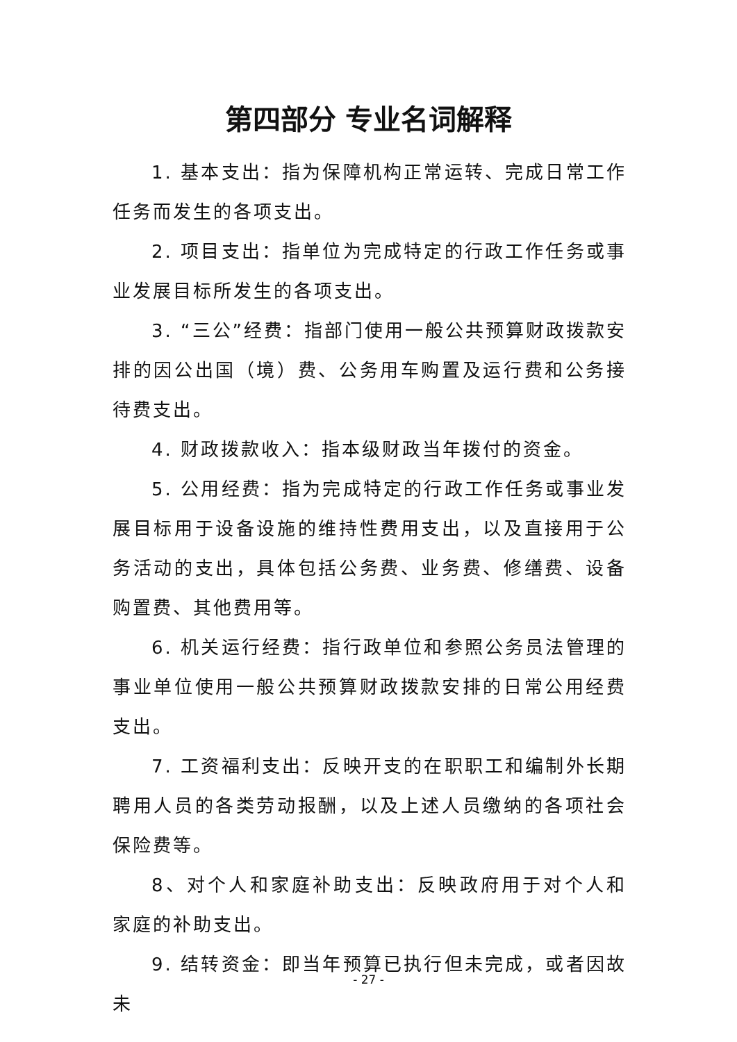第四部分 专业名词解释
1. 基本支出：指为保障机构正常运转、完成日常工作任务而发生的各项支出。
2. 项目支出：指单位为完成特定的行政工作任务或事业发展目标所发生的各项支出。
3. “三公”经费：指部门使用一般公共预算财政拨款安排的因公出国（境）费、公务用车购置及运行费和公务接待费支出。
4. 财政拨款收入：指本级财政当年拨付的资金。
5. 公用经费：指为完成特定的行政工作任务或事业发展目标用于设备设施的维持性费用支出，以及直接用于公务活动的支出，具体包括公务费、业务费、修缮费、设备购置费、其他费用等。
6. 机关运行经费：指行政单位和参照公务员法管理的事业单位使用一般公共预算财政拨款安排的日常公用经费支出。
7. 工资福利支出：反映开支的在职职工和编制外长期聘用人员的各类劳动报酬，以及上述人员缴纳的各项社会保险费等。
8、对个人和家庭补助支出：反映政府用于对个人和家庭的补助支出。
9. 结转资金：即当年预算已执行但未完成，或者因故未
- 27 -